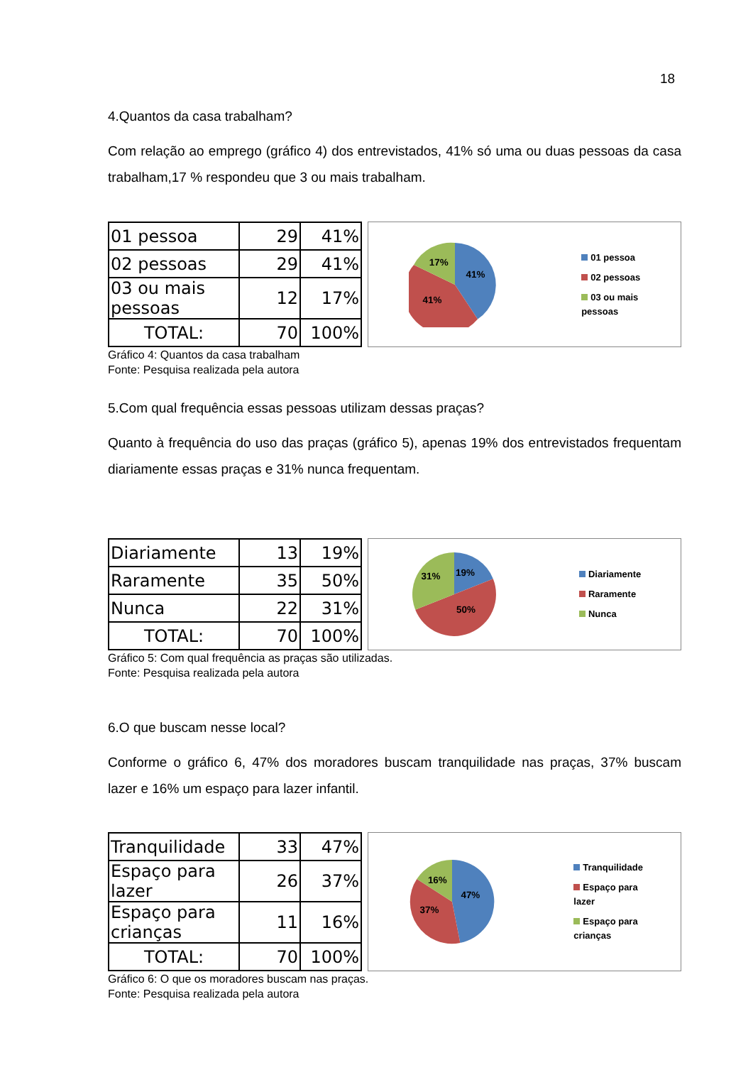18
4.Quantos da casa trabalham?
Com relação ao emprego (gráfico 4) dos entrevistados, 41% só uma ou duas pessoas da casa trabalham,17 % respondeu que 3 ou mais trabalham.
| 01 pessoa | 29 | 41% |
| 02 pessoas | 29 | 41% |
| 03 ou mais pessoas | 12 | 17% |
| TOTAL: | 70 | 100% |
41%
41%
17%
01 pessoa
02 pessoas
03 ou mais
pessoas
Gráfico 4: Quantos da casa trabalham
Fonte: Pesquisa realizada pela autora
5.Com qual frequência essas pessoas utilizam dessas praças?
Quanto à frequência do uso das praças (gráfico 5), apenas 19% dos entrevistados frequentam diariamente essas praças e 31% nunca frequentam.
| Diariamente | 13 | 19% |
| Raramente | 35 | 50% |
| Nunca | 22 | 31% |
| TOTAL: | 70 | 100% |
19%
50%
31%
Diariamente
Raramente
Nunca
Gráfico 5: Com qual frequência as praças são utilizadas.
Fonte: Pesquisa realizada pela autora
6.O que buscam nesse local?
Conforme o gráfico 6, 47% dos moradores buscam tranquilidade nas praças, 37% buscam lazer e 16% um espaço para lazer infantil.
| Tranquilidade | 33 | 47% |
| Espaço para lazer | 26 | 37% |
| Espaço para crianças | 11 | 16% |
| TOTAL: | 70 | 100% |
47%
37%
16%
Tranquilidade
Espaço para
lazer
Espaço para
crianças
Gráfico 6: O que os moradores buscam nas praças.
Fonte: Pesquisa realizada pela autora